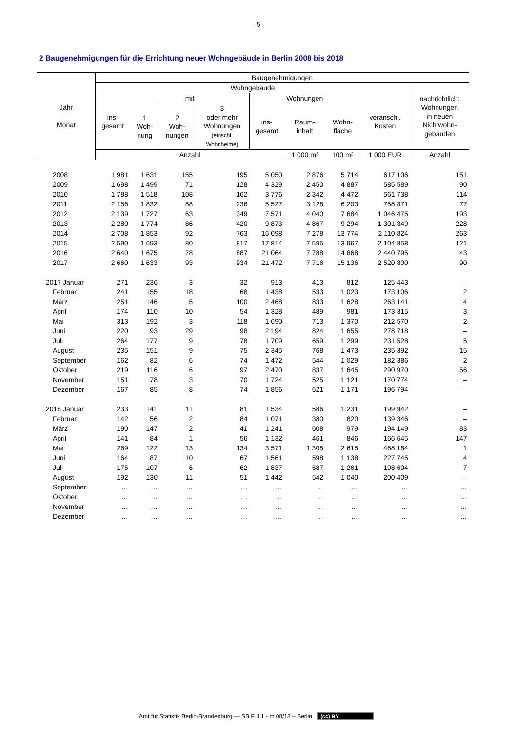– 5 –
2 Baugenehmigungen für die Errichtung neuer Wohngebäude in Berlin 2008 bis 2018
| Jahr — Monat | Baugenehmigungen | | | | | | | | |
| --- | --- | --- | --- | --- | --- | --- | --- | --- | --- |
| | Wohngebäude | | | | | | | | nachrichtlich: Wohnungen in neuen Nichtwohn- gebäuden |
| | ins- gesamt | mit | | | Wohnungen | | | veranschl. Kosten | |
| | | 1 Woh- nung | 2 Woh- nungen | 3 oder mehr Wohnungen (einschl. Wohnheime) | ins- gesamt | Raum- inhalt | Wohn- fläche | | |
| | Anzahl | | | | | 1 000 m³ | 100 m² | 1 000 EUR | Anzahl |
| 2008 | 1 981 | 1 631 | 155 | 195 | 5 050 | 2 876 | 5 714 | 617 106 | 151 |
| 2009 | 1 698 | 1 499 | 71 | 128 | 4 329 | 2 450 | 4 887 | 585 589 | 90 |
| 2010 | 1 788 | 1 518 | 108 | 162 | 3 776 | 2 342 | 4 472 | 561 738 | 114 |
| 2011 | 2 156 | 1 832 | 88 | 236 | 5 527 | 3 128 | 6 203 | 758 871 | 77 |
| 2012 | 2 139 | 1 727 | 63 | 349 | 7 571 | 4 040 | 7 684 | 1 046 475 | 193 |
| 2013 | 2 280 | 1 774 | 86 | 420 | 9 873 | 4 867 | 9 294 | 1 301 349 | 228 |
| 2014 | 2 708 | 1 853 | 92 | 763 | 16 098 | 7 278 | 13 774 | 2 110 824 | 263 |
| 2015 | 2 590 | 1 693 | 80 | 817 | 17 814 | 7 595 | 13 967 | 2 104 858 | 121 |
| 2016 | 2 640 | 1 675 | 78 | 887 | 21 064 | 7 788 | 14 868 | 2 440 795 | 43 |
| 2017 | 2 660 | 1 633 | 93 | 934 | 21 472 | 7 716 | 15 136 | 2 520 800 | 90 |
| 2017 Januar | 271 | 236 | 3 | 32 | 913 | 413 | 812 | 125 443 | – |
| Februar | 241 | 155 | 18 | 68 | 1 438 | 533 | 1 023 | 173 106 | 2 |
| März | 251 | 146 | 5 | 100 | 2 468 | 833 | 1 628 | 263 141 | 4 |
| April | 174 | 110 | 10 | 54 | 1 328 | 489 | 981 | 173 315 | 3 |
| Mai | 313 | 192 | 3 | 118 | 1 690 | 713 | 1 370 | 212 570 | 2 |
| Juni | 220 | 93 | 29 | 98 | 2 194 | 824 | 1 655 | 278 718 | – |
| Juli | 264 | 177 | 9 | 78 | 1 709 | 659 | 1 299 | 231 528 | 5 |
| August | 235 | 151 | 9 | 75 | 2 345 | 768 | 1 473 | 235 392 | 15 |
| September | 162 | 82 | 6 | 74 | 1 472 | 544 | 1 029 | 182 386 | 2 |
| Oktober | 219 | 116 | 6 | 97 | 2 470 | 837 | 1 645 | 290 970 | 56 |
| November | 151 | 78 | 3 | 70 | 1 724 | 525 | 1 121 | 170 774 | – |
| Dezember | 167 | 85 | 8 | 74 | 1 856 | 621 | 1 171 | 196 794 | – |
| 2018 Januar | 233 | 141 | 11 | 81 | 1 534 | 586 | 1 231 | 199 942 | – |
| Februar | 142 | 56 | 2 | 84 | 1 071 | 380 | 820 | 139 346 | – |
| März | 190 | 147 | 2 | 41 | 1 241 | 608 | 979 | 194 149 | 83 |
| April | 141 | 84 | 1 | 56 | 1 132 | 461 | 846 | 166 645 | 147 |
| Mai | 269 | 122 | 13 | 134 | 3 571 | 1 305 | 2 615 | 468 184 | 1 |
| Juni | 164 | 87 | 10 | 67 | 1 561 | 598 | 1 138 | 227 745 | 4 |
| Juli | 175 | 107 | 6 | 62 | 1 837 | 587 | 1 261 | 198 604 | 7 |
| August | 192 | 130 | 11 | 51 | 1 442 | 542 | 1 040 | 200 409 | – |
| September | … | … | … | … | … | … | … | … | … |
| Oktober | … | … | … | … | … | … | … | … | … |
| November | … | … | … | … | … | … | … | … | … |
| Dezember | … | … | … | … | … | … | … | … | … |
Amt für Statistik Berlin-Brandenburg — SB F II 1 - m 08/18 – Berlin (cc) BY